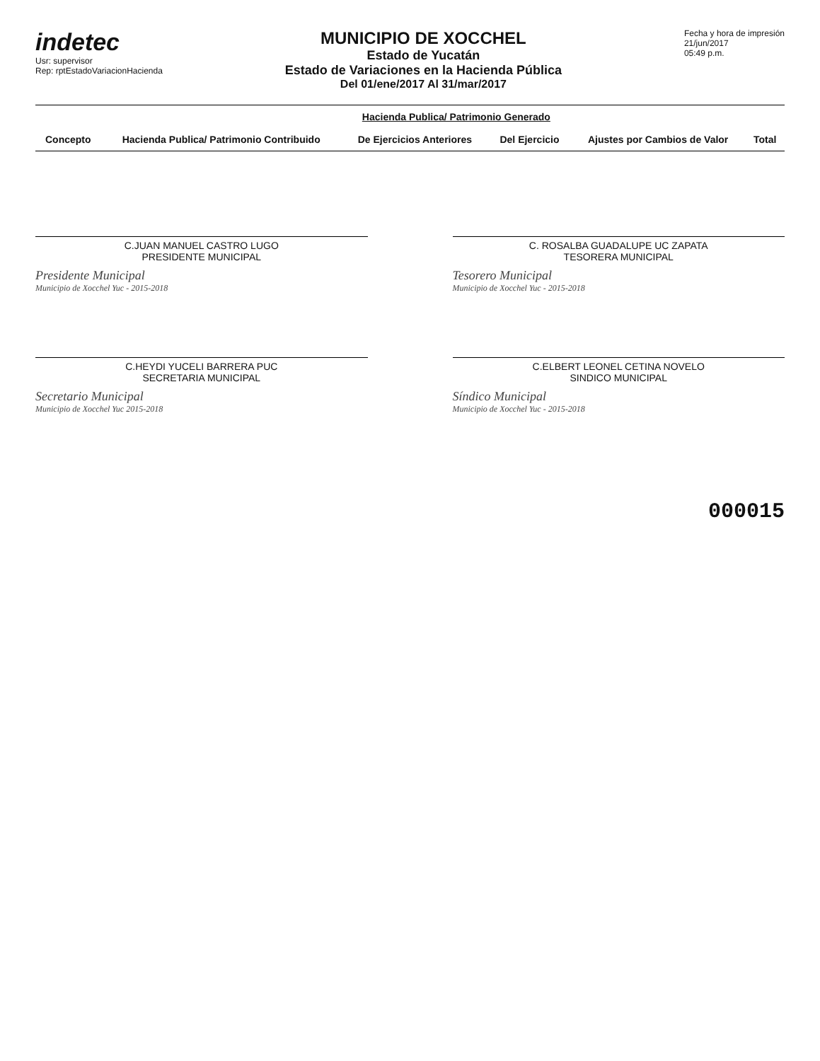indetec
Usr: supervisor
Rep: rptEstadoVariacionHacienda
MUNICIPIO DE XOCCHEL
Estado de Yucatán
Estado de Variaciones en la Hacienda Pública
Del 01/ene/2017 Al 31/mar/2017
Fecha y hora de impresión
21/jun/2017
05:49 p.m.
| Concepto | Hacienda Publica/ Patrimonio Contribuido | Hacienda Publica/ Patrimonio Generado | | Ajustes por Cambios de Valor | Total |
| --- | --- | --- | --- | --- | --- |
| | | De Ejercicios Anteriores | Del Ejercicio | | |
C.JUAN MANUEL CASTRO LUGO
PRESIDENTE MUNICIPAL
Presidente Municipal
Municipio de Xocchel Yuc - 2015-2018
C. ROSALBA GUADALUPE UC ZAPATA
TESORERA MUNICIPAL
Tesorero Municipal
Municipio de Xocchel Yuc - 2015-2018
C.HEYDI YUCELI BARRERA PUC
SECRETARIA MUNICIPAL
Secretario Municipal
Municipio de Xocchel Yuc 2015-2018
C.ELBERT LEONEL CETINA NOVELO
SINDICO MUNICIPAL
Síndico Municipal
Municipio de Xocchel Yuc - 2015-2018
000015